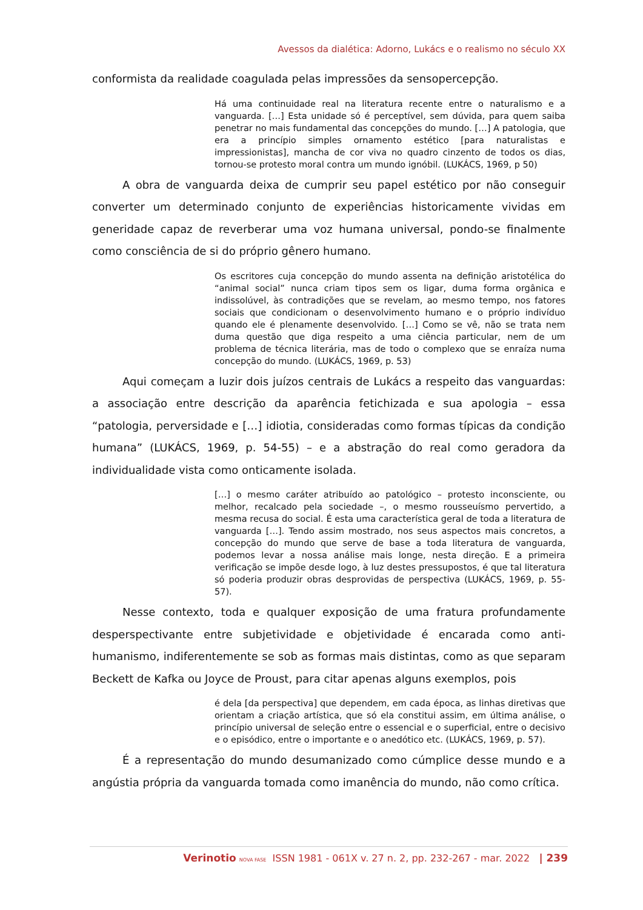Avessos da dialética: Adorno, Lukács e o realismo no século XX
conformista da realidade coagulada pelas impressões da sensopercepção.
Há uma continuidade real na literatura recente entre o naturalismo e a vanguarda. […] Esta unidade só é perceptível, sem dúvida, para quem saiba penetrar no mais fundamental das concepções do mundo. […] A patologia, que era a princípio simples ornamento estético [para naturalistas e impressionistas], mancha de cor viva no quadro cinzento de todos os dias, tornou-se protesto moral contra um mundo ignóbil. (LUKÁCS, 1969, p 50)
A obra de vanguarda deixa de cumprir seu papel estético por não conseguir converter um determinado conjunto de experiências historicamente vividas em generidade capaz de reverberar uma voz humana universal, pondo-se finalmente como consciência de si do próprio gênero humano.
Os escritores cuja concepção do mundo assenta na definição aristotélica do “animal social” nunca criam tipos sem os ligar, duma forma orgânica e indissolúvel, às contradições que se revelam, ao mesmo tempo, nos fatores sociais que condicionam o desenvolvimento humano e o próprio indivíduo quando ele é plenamente desenvolvido. […] Como se vê, não se trata nem duma questão que diga respeito a uma ciência particular, nem de um problema de técnica literária, mas de todo o complexo que se enraíza numa concepção do mundo. (LUKÁCS, 1969, p. 53)
Aqui começam a luzir dois juízos centrais de Lukács a respeito das vanguardas: a associação entre descrição da aparência fetichizada e sua apologia – essa “patologia, perversidade e […] idiotia, consideradas como formas típicas da condição humana” (LUKÁCS, 1969, p. 54-55) – e a abstração do real como geradora da individualidade vista como onticamente isolada.
[…] o mesmo caráter atribuído ao patológico – protesto inconsciente, ou melhor, recalcado pela sociedade –, o mesmo rousseuísmo pervertido, a mesma recusa do social. É esta uma característica geral de toda a literatura de vanguarda […]. Tendo assim mostrado, nos seus aspectos mais concretos, a concepção do mundo que serve de base a toda literatura de vanguarda, podemos levar a nossa análise mais longe, nesta direção. E a primeira verificação se impõe desde logo, à luz destes pressupostos, é que tal literatura só poderia produzir obras desprovidas de perspectiva (LUKÁCS, 1969, p. 55-57).
Nesse contexto, toda e qualquer exposição de uma fratura profundamente desperspectivante entre subjetividade e objetividade é encarada como anti-humanismo, indiferentemente se sob as formas mais distintas, como as que separam Beckett de Kafka ou Joyce de Proust, para citar apenas alguns exemplos, pois
é dela [da perspectiva] que dependem, em cada época, as linhas diretivas que orientam a criação artística, que só ela constitui assim, em última análise, o princípio universal de seleção entre o essencial e o superficial, entre o decisivo e o episódico, entre o importante e o anedótico etc. (LUKÁCS, 1969, p. 57).
É a representação do mundo desumanizado como cúmplice desse mundo e a angústia própria da vanguarda tomada como imanência do mundo, não como crítica.
Verinotio NOVA FASE ISSN 1981 - 061X v. 27 n. 2, pp. 232-267 - mar. 2022 | 239